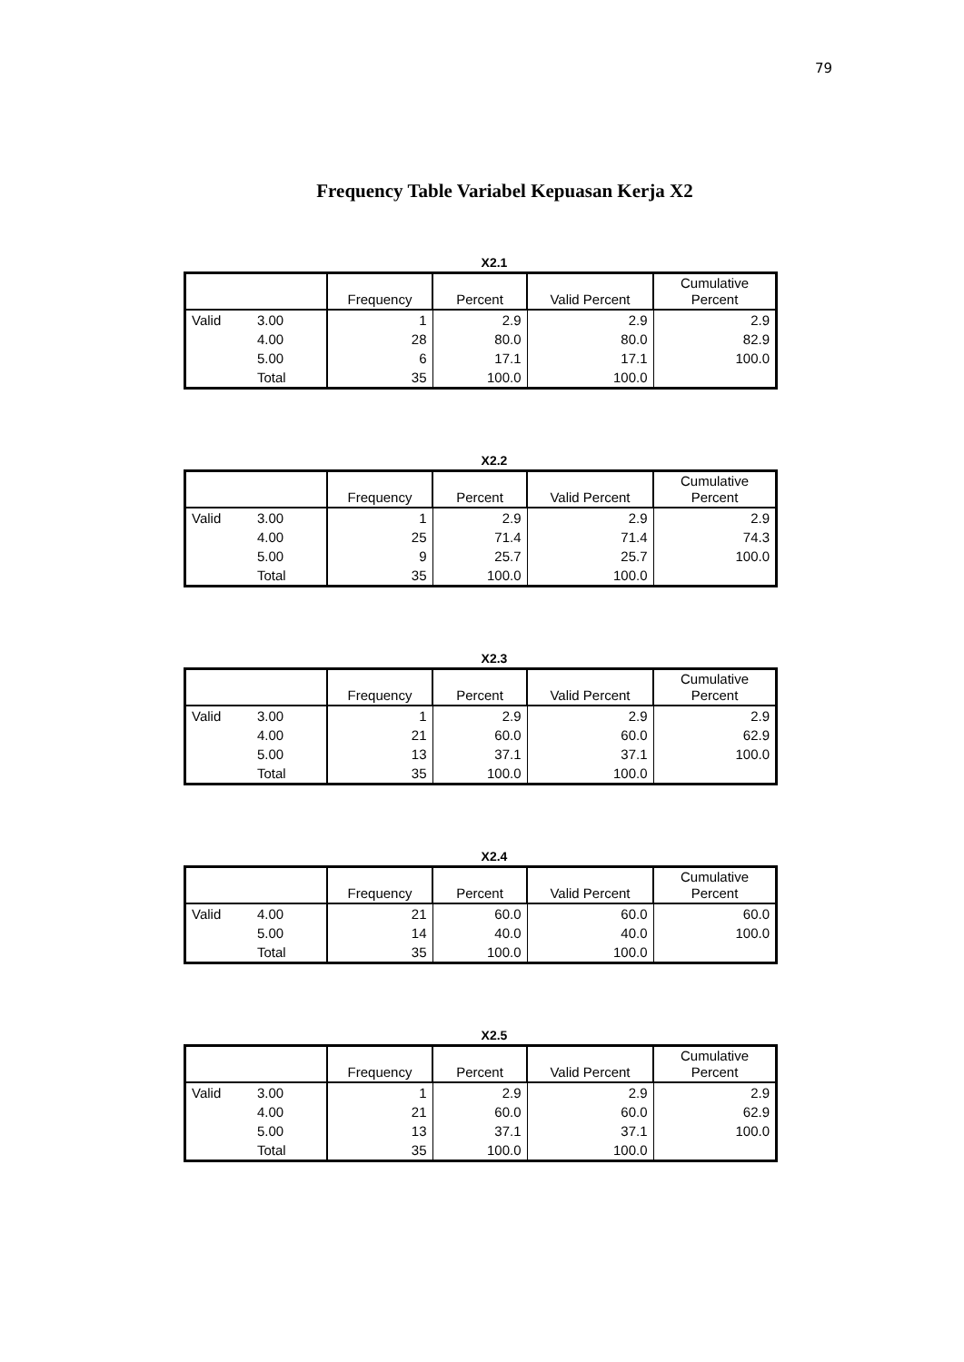79
Frequency Table Variabel Kepuasan Kerja X2
X2.1
| | | Frequency | Percent | Valid Percent | Cumulative Percent |
| --- | --- | --- | --- | --- | --- |
| Valid | 3.00 | 1 | 2.9 | 2.9 | 2.9 |
| | 4.00 | 28 | 80.0 | 80.0 | 82.9 |
| | 5.00 | 6 | 17.1 | 17.1 | 100.0 |
| | Total | 35 | 100.0 | 100.0 | |
X2.2
| | | Frequency | Percent | Valid Percent | Cumulative Percent |
| --- | --- | --- | --- | --- | --- |
| Valid | 3.00 | 1 | 2.9 | 2.9 | 2.9 |
| | 4.00 | 25 | 71.4 | 71.4 | 74.3 |
| | 5.00 | 9 | 25.7 | 25.7 | 100.0 |
| | Total | 35 | 100.0 | 100.0 | |
X2.3
| | | Frequency | Percent | Valid Percent | Cumulative Percent |
| --- | --- | --- | --- | --- | --- |
| Valid | 3.00 | 1 | 2.9 | 2.9 | 2.9 |
| | 4.00 | 21 | 60.0 | 60.0 | 62.9 |
| | 5.00 | 13 | 37.1 | 37.1 | 100.0 |
| | Total | 35 | 100.0 | 100.0 | |
X2.4
| | | Frequency | Percent | Valid Percent | Cumulative Percent |
| --- | --- | --- | --- | --- | --- |
| Valid | 4.00 | 21 | 60.0 | 60.0 | 60.0 |
| | 5.00 | 14 | 40.0 | 40.0 | 100.0 |
| | Total | 35 | 100.0 | 100.0 | |
X2.5
| | | Frequency | Percent | Valid Percent | Cumulative Percent |
| --- | --- | --- | --- | --- | --- |
| Valid | 3.00 | 1 | 2.9 | 2.9 | 2.9 |
| | 4.00 | 21 | 60.0 | 60.0 | 62.9 |
| | 5.00 | 13 | 37.1 | 37.1 | 100.0 |
| | Total | 35 | 100.0 | 100.0 | |